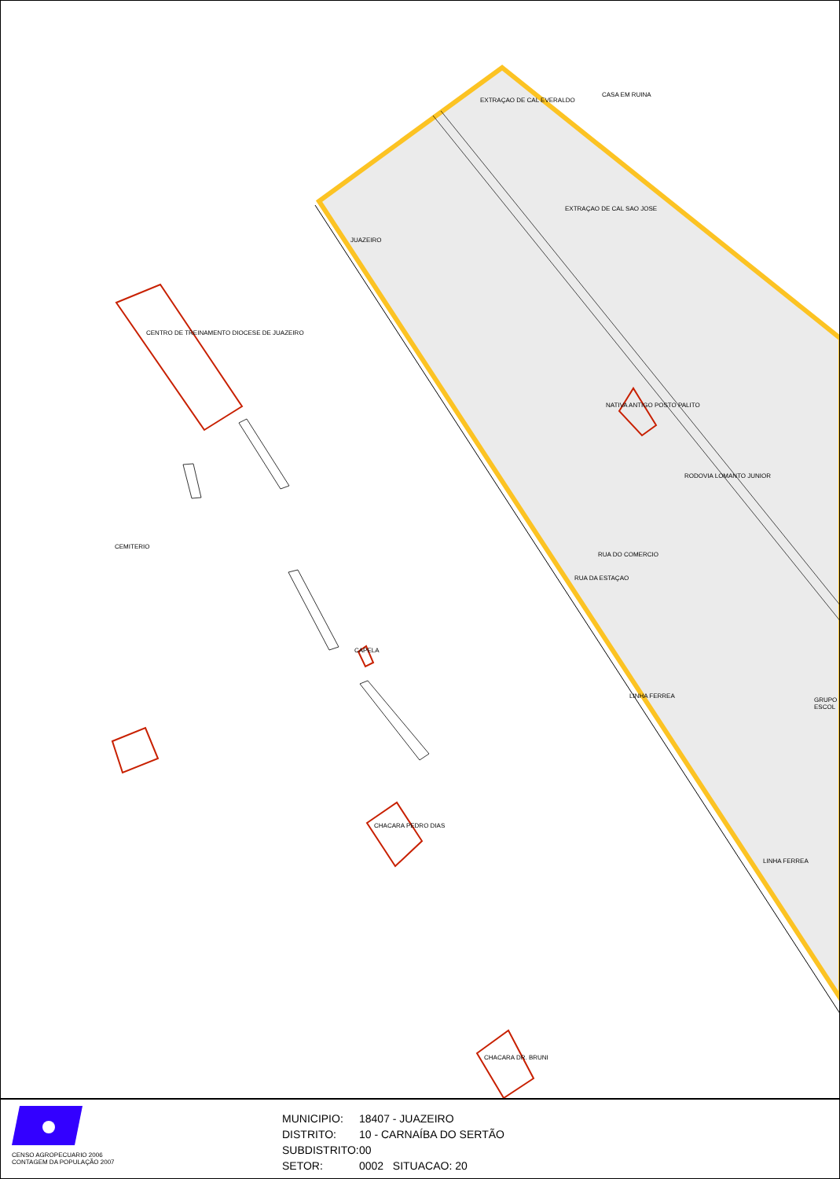EXTRAÇAO DE CAL EVERALDO
CASA EM RUINA
EXTRAÇAO DE CAL SAO JOSE
JUAZEIRO
CENTRO DE TREINAMENTO DIOCESE DE JUAZEIRO
NATIVA ANTIGO POSTO PALITO
RODOVIA LOMANTO JUNIOR
CEMITERIO
RUA DO COMERCIO
RUA DA ESTAÇAO
CAPELA
LINHA FERREA
GRUPO ESCOL
CHACARA PEDRO DIAS
LINHA FERREA
CHACARA DR. BRUNI
CENSO AGROPECUARIO 2006
CONTAGEM DA POPULAÇÃO 2007
MUNICIPIO: 18407 - JUAZEIRO
DISTRITO: 10 - CARNAÍBA DO SERTÃO
SUBDISTRITO: 00
SETOR: 0002 SITUACAO: 20